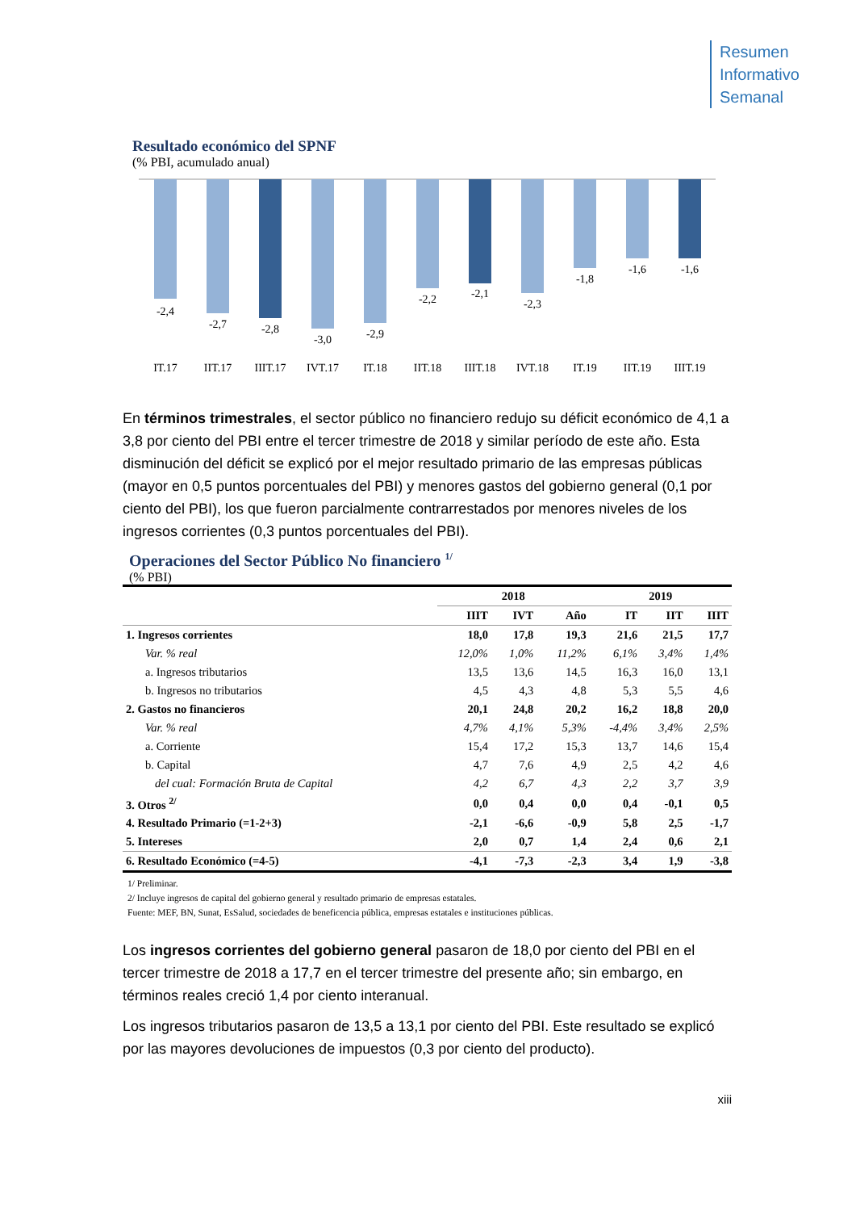Resumen
Informativo
Semanal
Resultado económico del SPNF
(% PBI, acumulado anual)
-2,4
-2,7
-2,8
-3,0
-2,9
-2,2
-2,1
-2,3
-1,8
-1,6
-1,6
IT.17
IIT.17
IIIT.17
IVT.17
IT.18
IIT.18
IIIT.18
IVT.18
IT.19
IIT.19
IIIT.19
En términos trimestrales, el sector público no financiero redujo su déficit económico de 4,1 a 3,8 por ciento del PBI entre el tercer trimestre de 2018 y similar período de este año. Esta disminución del déficit se explicó por el mejor resultado primario de las empresas públicas (mayor en 0,5 puntos porcentuales del PBI) y menores gastos del gobierno general (0,1 por ciento del PBI), los que fueron parcialmente contrarrestados por menores niveles de los ingresos corrientes (0,3 puntos porcentuales del PBI).
Operaciones del Sector Público No financiero <sup>1/</sup>
(% PBI)
| | 2018 | | | 2019 | | |
| --- | --- | --- | --- | --- | --- | --- |
| | IIIT | IVT | Año | IT | IIT | IIIT |
| 1. Ingresos corrientes | 18,0 | 17,8 | 19,3 | 21,6 | 21,5 | 17,7 |
| Var. % real | 12,0% | 1,0% | 11,2% | 6,1% | 3,4% | 1,4% |
| a. Ingresos tributarios | 13,5 | 13,6 | 14,5 | 16,3 | 16,0 | 13,1 |
| b. Ingresos no tributarios | 4,5 | 4,3 | 4,8 | 5,3 | 5,5 | 4,6 |
| 2. Gastos no financieros | 20,1 | 24,8 | 20,2 | 16,2 | 18,8 | 20,0 |
| Var. % real | 4,7% | 4,1% | 5,3% | -4,4% | 3,4% | 2,5% |
| a. Corriente | 15,4 | 17,2 | 15,3 | 13,7 | 14,6 | 15,4 |
| b. Capital | 4,7 | 7,6 | 4,9 | 2,5 | 4,2 | 4,6 |
| del cual: Formación Bruta de Capital | 4,2 | 6,7 | 4,3 | 2,2 | 3,7 | 3,9 |
| 3. Otros <sup>2/</sup> | 0,0 | 0,4 | 0,0 | 0,4 | -0,1 | 0,5 |
| 4. Resultado Primario (=1-2+3) | -2,1 | -6,6 | -0,9 | 5,8 | 2,5 | -1,7 |
| 5. Intereses | 2,0 | 0,7 | 1,4 | 2,4 | 0,6 | 2,1 |
| 6. Resultado Económico (=4-5) | -4,1 | -7,3 | -2,3 | 3,4 | 1,9 | -3,8 |
1/ Preliminar.
2/ Incluye ingresos de capital del gobierno general y resultado primario de empresas estatales.
Fuente: MEF, BN, Sunat, EsSalud, sociedades de beneficencia pública, empresas estatales e instituciones públicas.
Los ingresos corrientes del gobierno general pasaron de 18,0 por ciento del PBI en el tercer trimestre de 2018 a 17,7 en el tercer trimestre del presente año; sin embargo, en términos reales creció 1,4 por ciento interanual.
Los ingresos tributarios pasaron de 13,5 a 13,1 por ciento del PBI. Este resultado se explicó por las mayores devoluciones de impuestos (0,3 por ciento del producto).
xiii